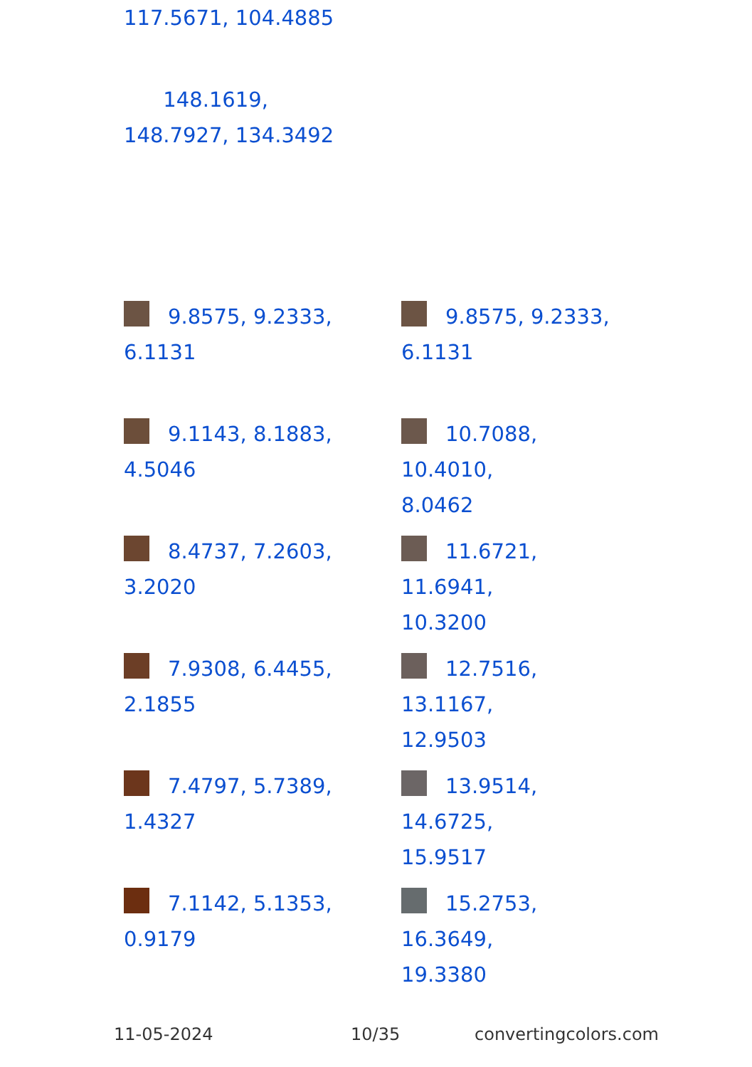117.5671, 104.4885
148.1619,
148.7927, 134.3492
9.8575, 9.2333,
6.1131
9.8575, 9.2333,
6.1131
9.1143, 8.1883,
4.5046
10.7088, 10.4010,
8.0462
8.4737, 7.2603,
3.2020
11.6721, 11.6941,
10.3200
7.9308, 6.4455,
2.1855
12.7516, 13.1167,
12.9503
7.4797, 5.7389,
1.4327
13.9514, 14.6725,
15.9517
7.1142, 5.1353,
0.9179
15.2753, 16.3649,
19.3380
11-05-2024 10/35 convertingcolors.com